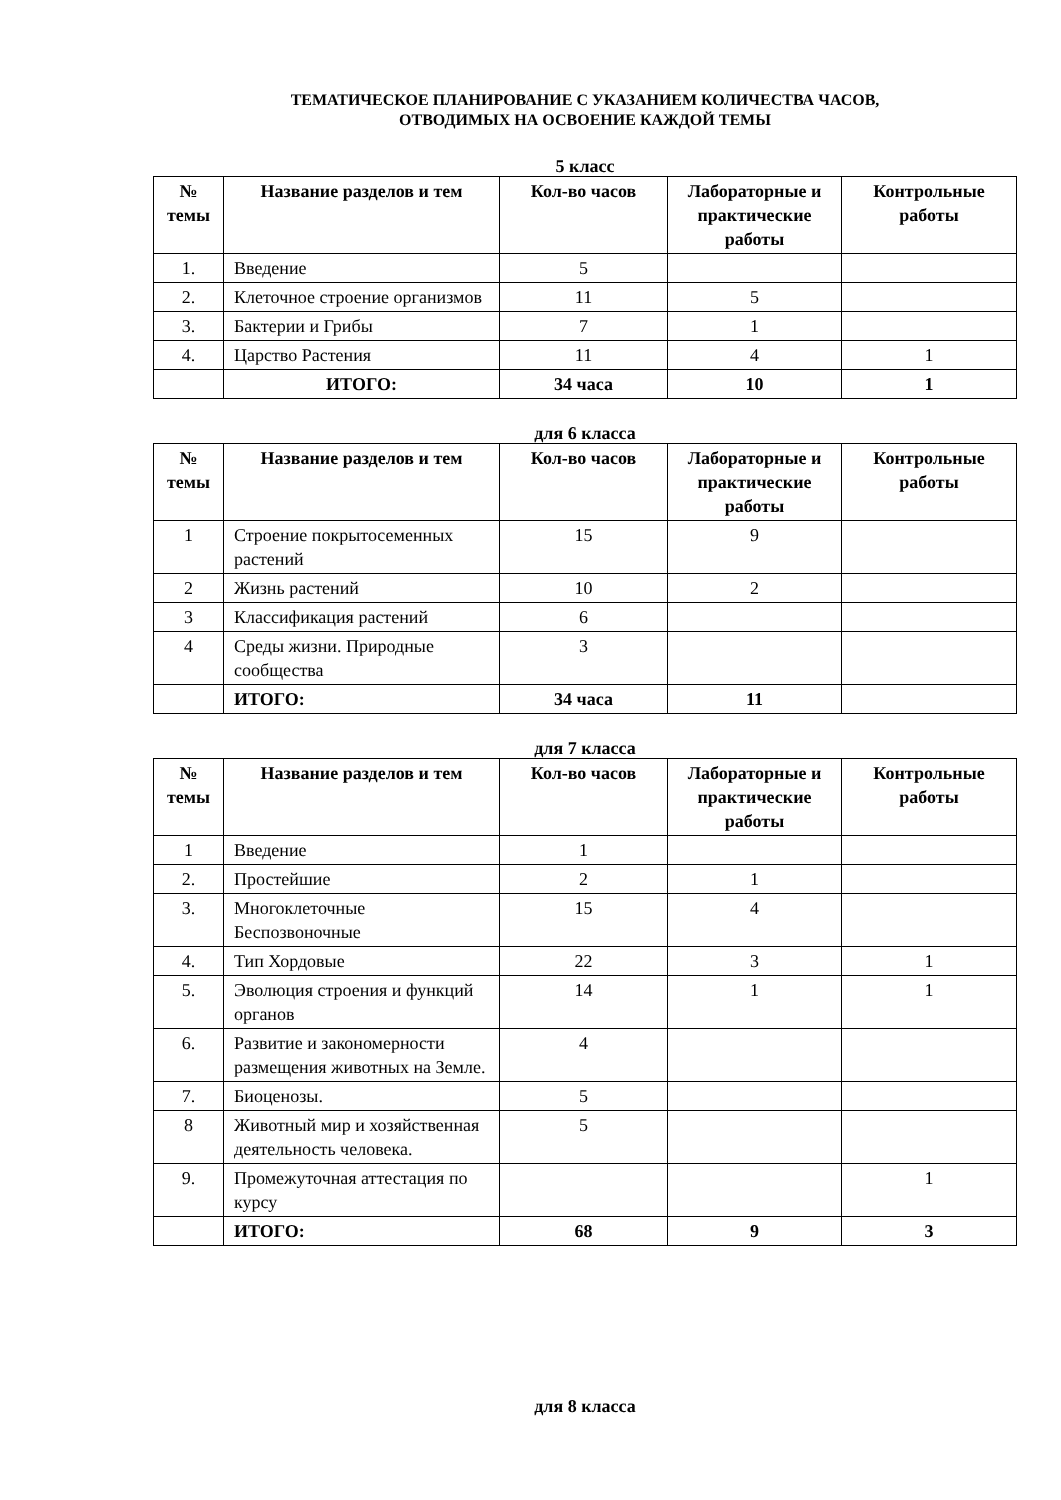ТЕМАТИЧЕСКОЕ ПЛАНИРОВАНИЕ С УКАЗАНИЕМ КОЛИЧЕСТВА ЧАСОВ,
ОТВОДИМЫХ НА ОСВОЕНИЕ КАЖДОЙ ТЕМЫ
5 класс
| № темы | Название разделов и тем | Кол-во часов | Лабораторные и практические работы | Контрольные работы |
| --- | --- | --- | --- | --- |
| 1. | Введение | 5 | | |
| 2. | Клеточное строение организмов | 11 | 5 | |
| 3. | Бактерии и Грибы | 7 | 1 | |
| 4. | Царство Растения | 11 | 4 | 1 |
| | ИТОГО: | 34 часа | 10 | 1 |
для 6 класса
| № темы | Название разделов и тем | Кол-во часов | Лабораторные и практические работы | Контрольные работы |
| --- | --- | --- | --- | --- |
| 1 | Строение покрытосеменных растений | 15 | 9 | |
| 2 | Жизнь растений | 10 | 2 | |
| 3 | Классификация растений | 6 | | |
| 4 | Среды жизни. Природные сообщества | 3 | | |
| | ИТОГО: | 34 часа | 11 | |
для 7 класса
| № темы | Название разделов и тем | Кол-во часов | Лабораторные и практические работы | Контрольные работы |
| --- | --- | --- | --- | --- |
| 1 | Введение | 1 | | |
| 2. | Простейшие | 2 | 1 | |
| 3. | Многоклеточные Беспозвоночные | 15 | 4 | |
| 4. | Тип Хордовые | 22 | 3 | 1 |
| 5. | Эволюция строения и функций органов | 14 | 1 | 1 |
| 6. | Развитие и закономерности размещения животных на Земле. | 4 | | |
| 7. | Биоценозы. | 5 | | |
| 8 | Животный мир и хозяйственная деятельность человека. | 5 | | |
| 9. | Промежуточная аттестация по курсу | | | 1 |
| | ИТОГО: | 68 | 9 | 3 |
для 8 класса